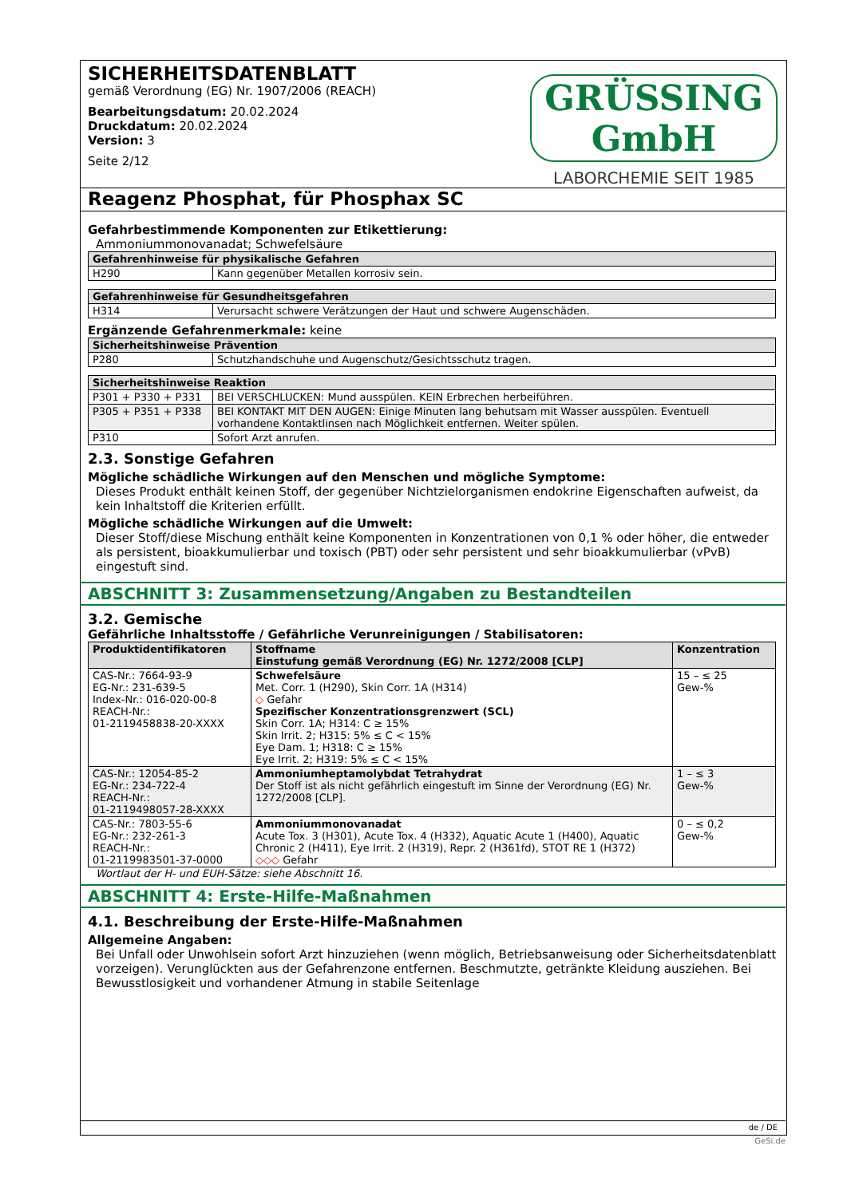SICHERHEITSDATENBLATT
gemäß Verordnung (EG) Nr. 1907/2006 (REACH)
Bearbeitungsdatum: 20.02.2024
Druckdatum: 20.02.2024
Version: 3
Seite 2/12
GRÜSSING GmbH
LABORCHEMIE SEIT 1985
Reagenz Phosphat, für Phosphax SC
Gefahrbestimmende Komponenten zur Etikettierung:
Ammoniummonovanadat; Schwefelsäure
| Gefahrenhinweise für physikalische Gefahren | |
| --- | --- |
| H290 | Kann gegenüber Metallen korrosiv sein. |
| Gefahrenhinweise für Gesundheitsgefahren | |
| --- | --- |
| H314 | Verursacht schwere Verätzungen der Haut und schwere Augenschäden. |
Ergänzende Gefahrenmerkmale: keine
| Sicherheitshinweise Prävention | |
| --- | --- |
| P280 | Schutzhandschuhe und Augenschutz/Gesichtsschutz tragen. |
| Sicherheitshinweise Reaktion | |
| --- | --- |
| P301 + P330 + P331 | BEI VERSCHLUCKEN: Mund ausspülen. KEIN Erbrechen herbeiführen. |
| P305 + P351 + P338 | BEI KONTAKT MIT DEN AUGEN: Einige Minuten lang behutsam mit Wasser ausspülen. Eventuell vorhandene Kontaktlinsen nach Möglichkeit entfernen. Weiter spülen. |
| P310 | Sofort Arzt anrufen. |
2.3. Sonstige Gefahren
Mögliche schädliche Wirkungen auf den Menschen und mögliche Symptome:
Dieses Produkt enthält keinen Stoff, der gegenüber Nichtzielorganismen endokrine Eigenschaften aufweist, da kein Inhaltstoff die Kriterien erfüllt.
Mögliche schädliche Wirkungen auf die Umwelt:
Dieser Stoff/diese Mischung enthält keine Komponenten in Konzentrationen von 0,1 % oder höher, die entweder als persistent, bioakkumulierbar und toxisch (PBT) oder sehr persistent und sehr bioakkumulierbar (vPvB) eingestuft sind.
ABSCHNITT 3: Zusammensetzung/Angaben zu Bestandteilen
3.2. Gemische
Gefährliche Inhaltsstoffe / Gefährliche Verunreinigungen / Stabilisatoren:
| Produktidentifikatoren | Stoffname Einstufung gemäß Verordnung (EG) Nr. 1272/2008 [CLP] | Konzentration |
| --- | --- | --- |
| CAS-Nr.: 7664-93-9 EG-Nr.: 231-639-5 Index-Nr.: 016-020-00-8 REACH-Nr.: 01-2119458838-20-XXXX | Schwefelsäure Met. Corr. 1 (H290), Skin Corr. 1A (H314) ◇ Gefahr Spezifischer Konzentrationsgrenzwert (SCL) Skin Corr. 1A; H314: C ≥ 15% Skin Irrit. 2; H315: 5% ≤ C < 15% Eye Dam. 1; H318: C ≥ 15% Eye Irrit. 2; H319: 5% ≤ C < 15% | 15 – ≤ 25 Gew-% |
| CAS-Nr.: 12054-85-2 EG-Nr.: 234-722-4 REACH-Nr.: 01-2119498057-28-XXXX | Ammoniumheptamolybdat Tetrahydrat Der Stoff ist als nicht gefährlich eingestuft im Sinne der Verordnung (EG) Nr. 1272/2008 [CLP]. | 1 – ≤ 3 Gew-% |
| CAS-Nr.: 7803-55-6 EG-Nr.: 232-261-3 REACH-Nr.: 01-2119983501-37-0000 | Ammoniummonovanadat Acute Tox. 3 (H301), Acute Tox. 4 (H332), Aquatic Acute 1 (H400), Aquatic Chronic 2 (H411), Eye Irrit. 2 (H319), Repr. 2 (H361fd), STOT RE 1 (H372) ◇◇◇ Gefahr | 0 – ≤ 0,2 Gew-% |
Wortlaut der H- und EUH-Sätze: siehe Abschnitt 16.
ABSCHNITT 4: Erste-Hilfe-Maßnahmen
4.1. Beschreibung der Erste-Hilfe-Maßnahmen
Allgemeine Angaben:
Bei Unfall oder Unwohlsein sofort Arzt hinzuziehen (wenn möglich, Betriebsanweisung oder Sicherheitsdatenblatt vorzeigen). Verunglückten aus der Gefahrenzone entfernen. Beschmutzte, getränkte Kleidung ausziehen. Bei Bewusstlosigkeit und vorhandener Atmung in stabile Seitenlage
de / DE
GeSi.de